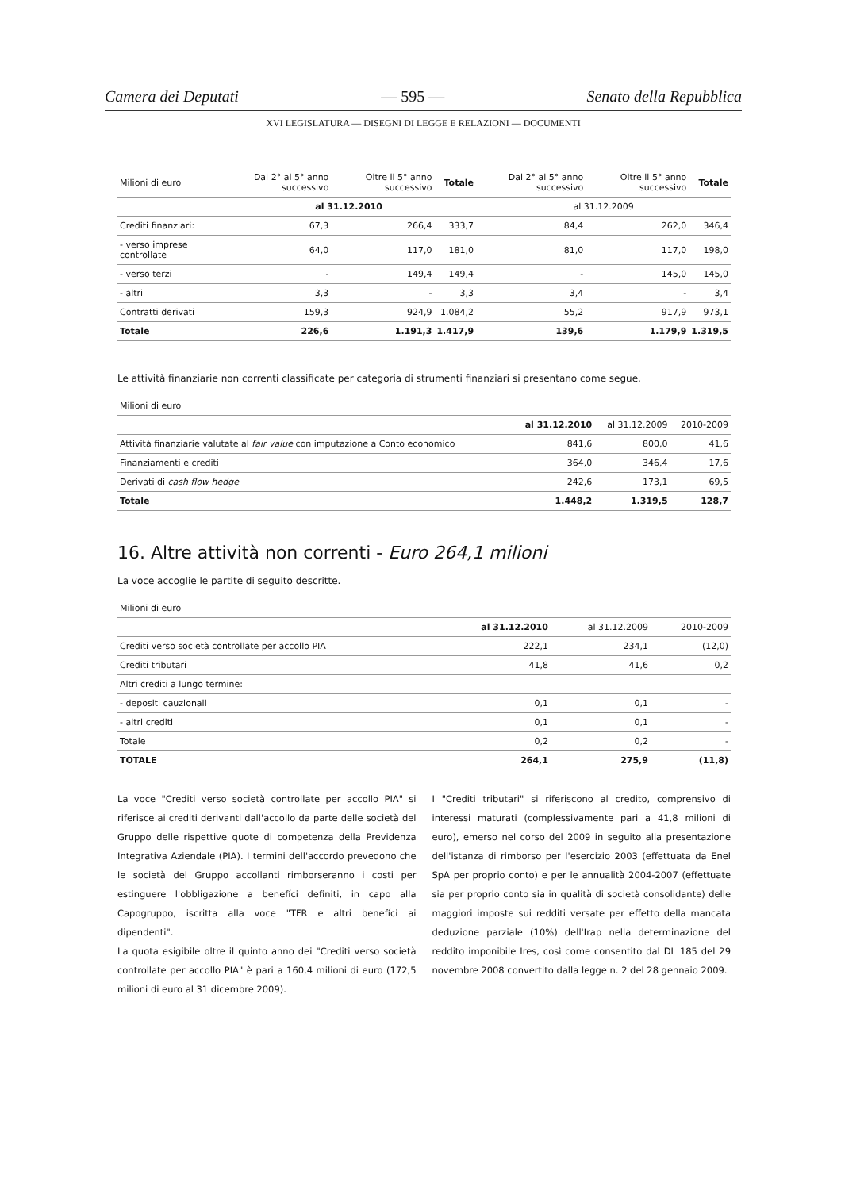Camera dei Deputati — 595 — Senato della Repubblica
XVI LEGISLATURA — DISEGNI DI LEGGE E RELAZIONI — DOCUMENTI
| Milioni di euro | Dal 2° al 5° anno successivo | Oltre il 5° anno successivo | Totale | Dal 2° al 5° anno successivo | Oltre il 5° anno successivo | Totale |
| --- | --- | --- | --- | --- | --- | --- |
| | al 31.12.2010 | | | al 31.12.2009 | | |
| Crediti finanziari: | 67,3 | 266,4 | 333,7 | 84,4 | 262,0 | 346,4 |
| - verso imprese controllate | 64,0 | 117,0 | 181,0 | 81,0 | 117,0 | 198,0 |
| - verso terzi | - | 149,4 | 149,4 | - | 145,0 | 145,0 |
| - altri | 3,3 | - | 3,3 | 3,4 | - | 3,4 |
| Contratti derivati | 159,3 | 924,9 | 1.084,2 | 55,2 | 917,9 | 973,1 |
| Totale | 226,6 | 1.191,3 | 1.417,9 | 139,6 | 1.179,9 | 1.319,5 |
Le attività finanziarie non correnti classificate per categoria di strumenti finanziari si presentano come segue.
| Milioni di euro | | | |
| --- | --- | --- | --- |
| | al 31.12.2010 | al 31.12.2009 | 2010-2009 |
| Attività finanziarie valutate al fair value con imputazione a Conto economico | 841,6 | 800,0 | 41,6 |
| Finanziamenti e crediti | 364,0 | 346,4 | 17,6 |
| Derivati di cash flow hedge | 242,6 | 173,1 | 69,5 |
| Totale | 1.448,2 | 1.319,5 | 128,7 |
16. Altre attività non correnti - Euro 264,1 milioni
La voce accoglie le partite di seguito descritte.
| Milioni di euro | | | |
| --- | --- | --- | --- |
| | al 31.12.2010 | al 31.12.2009 | 2010-2009 |
| Crediti verso società controllate per accollo PIA | 222,1 | 234,1 | (12,0) |
| Crediti tributari | 41,8 | 41,6 | 0,2 |
| Altri crediti a lungo termine: | | | |
| - depositi cauzionali | 0,1 | 0,1 | - |
| - altri crediti | 0,1 | 0,1 | - |
| Totale | 0,2 | 0,2 | - |
| TOTALE | 264,1 | 275,9 | (11,8) |
La voce "Crediti verso società controllate per accollo PIA" si riferisce ai crediti derivanti dall'accollo da parte delle società del Gruppo delle rispettive quote di competenza della Previdenza Integrativa Aziendale (PIA). I termini dell'accordo prevedono che le società del Gruppo accollanti rimborseranno i costi per estinguere l'obbligazione a benefíci definiti, in capo alla Capogruppo, iscritta alla voce "TFR e altri benefíci ai dipendenti".
La quota esigibile oltre il quinto anno dei "Crediti verso società controllate per accollo PIA" è pari a 160,4 milioni di euro (172,5 milioni di euro al 31 dicembre 2009).
I "Crediti tributari" si riferiscono al credito, comprensivo di interessi maturati (complessivamente pari a 41,8 milioni di euro), emerso nel corso del 2009 in seguito alla presentazione dell'istanza di rimborso per l'esercizio 2003 (effettuata da Enel SpA per proprio conto) e per le annualità 2004-2007 (effettuate sia per proprio conto sia in qualità di società consolidante) delle maggiori imposte sui redditi versate per effetto della mancata deduzione parziale (10%) dell'Irap nella determinazione del reddito imponibile Ires, così come consentito dal DL 185 del 29 novembre 2008 convertito dalla legge n. 2 del 28 gennaio 2009.